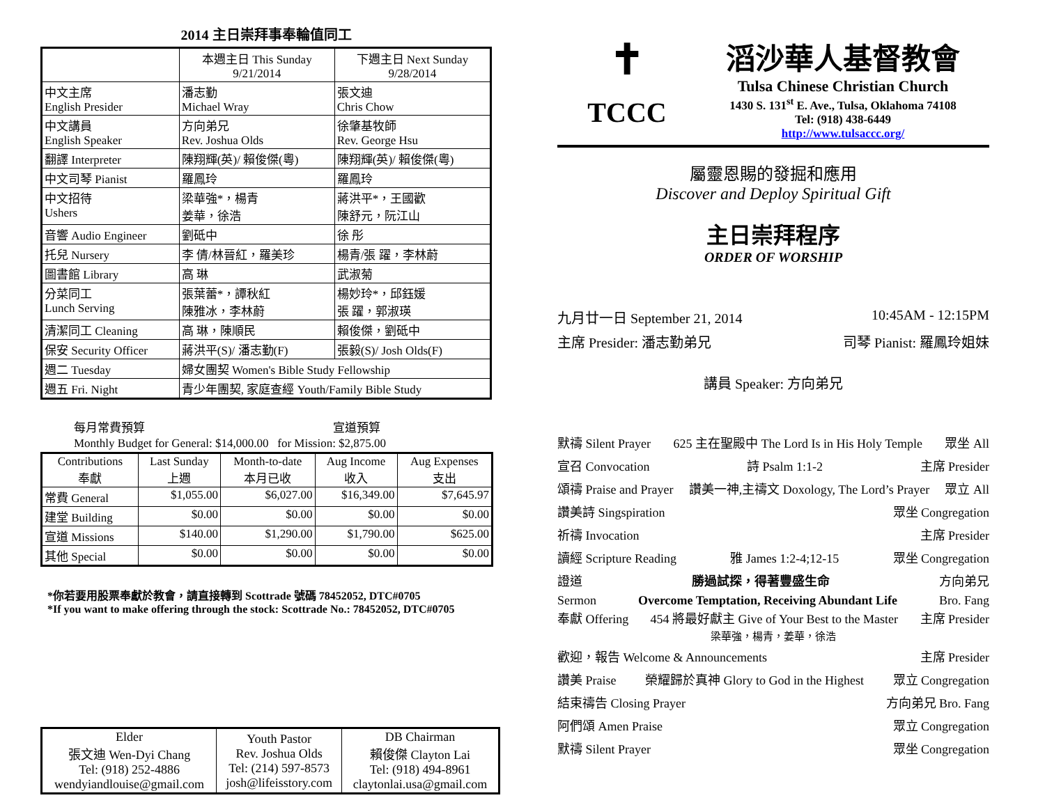2014 主日崇拜事奉輪值同工
| | 本週主日 This Sunday 9/21/2014 | 下週主日 Next Sunday 9/28/2014 |
| --- | --- | --- |
| 中文主席 English Presider | 潘志勤 Michael Wray | 張文迪 Chris Chow |
| 中文講員 English Speaker | 方向弟兄 Rev. Joshua Olds | 徐肇基牧師 Rev. George Hsu |
| 翻譯 Interpreter | 陳翔輝(英)/ 賴俊傑(粵) | 陳翔輝(英)/ 賴俊傑(粵) |
| 中文司琴 Pianist | 羅鳳玲 | 羅鳳玲 |
| 中文招待 Ushers | 梁華強*，楊青 姜華，徐浩 | 蔣洪平*，王國歡 陳舒元，阮江山 |
| 音響 Audio Engineer | 劉砥中 | 徐 彤 |
| 托兒 Nursery | 李 倩/林晉紅，羅美珍 | 楊青/張 躍，李林蔚 |
| 圖書館 Library | 高 琳 | 武淑菊 |
| 分菜同工 Lunch Serving | 張葉蕾*，譚秋紅 陳雅冰，李林蔚 | 楊妙玲*，邱鈺媛 張 躍，郭淑瑛 |
| 清潔同工 Cleaning | 高 琳，陳順民 | 賴俊傑，劉砥中 |
| 保安 Security Officer | 蔣洪平(S)/ 潘志勤(F) | 張毅(S)/ Josh Olds(F) |
| 週二 Tuesday | 婦女團契 Women's Bible Study Fellowship | |
| 週五 Fri. Night | 青少年團契, 家庭查經 Youth/Family Bible Study | |
每月常費預算 宣道預算
Monthly Budget for General: $14,000.00 for Mission: $2,875.00
| Contributions 奉獻 | Last Sunday 上週 | Month-to-date 本月已收 | Aug Income 收入 | Aug Expenses 支出 |
| --- | --- | --- | --- | --- |
| 常費 General | $1,055.00 | $6,027.00 | $16,349.00 | $7,645.97 |
| 建堂 Building | $0.00 | $0.00 | $0.00 | $0.00 |
| 宣道 Missions | $140.00 | $1,290.00 | $1,790.00 | $625.00 |
| 其他 Special | $0.00 | $0.00 | $0.00 | $0.00 |
*你若要用股票奉獻於教會，請直接轉到 Scottrade 號碼 78452052, DTC#0705
*If you want to make offering through the stock: Scottrade No.: 78452052, DTC#0705
| Elder 張文迪 Wen-Dyi Chang Tel: (918) 252-4886 wendyiandlouise@gmail.com | Youth Pastor Rev. Joshua Olds Tel: (214) 597-8573 josh@lifeisstory.com | DB Chairman 賴俊傑 Clayton Lai Tel: (918) 494-8961 claytonlai.usa@gmail.com |
✝
TCCC
滔沙華人基督教會
Tulsa Chinese Christian Church
1430 S. 131<sup>st</sup> E. Ave., Tulsa, Oklahoma 74108
Tel: (918) 438-6449
http://www.tulsaccc.org/
屬靈恩賜的發掘和應用
Discover and Deploy Spiritual Gift
主日崇拜程序
ORDER OF WORSHIP
九月廿一日 September 21, 2014 10:45AM - 12:15PM
主席 Presider: 潘志勤弟兄 司琴 Pianist: 羅鳳玲姐妹
講員 Speaker: 方向弟兄
默禱 Silent Prayer 625 主在聖殿中 The Lord Is in His Holy Temple 眾坐 All
宣召 Convocation 詩 Psalm 1:1-2 主席 Presider
頌禱 Praise and Prayer 讚美一神,主禱文 Doxology, The Lord’s Prayer 眾立 All
讚美詩 Singspiration 眾坐 Congregation
祈禱 Invocation 主席 Presider
讀經 Scripture Reading 雅 James 1:2-4;12-15 眾坐 Congregation
證道 勝過試探，得著豐盛生命 方向弟兄
Sermon Overcome Temptation, Receiving Abundant Life Bro. Fang
奉獻 Offering 454 將最好獻主 Give of Your Best to the Master 主席 Presider
梁華強，楊青，姜華，徐浩
歡迎，報告 Welcome & Announcements 主席 Presider
讚美 Praise 榮耀歸於真神 Glory to God in the Highest 眾立 Congregation
結束禱告 Closing Prayer 方向弟兄 Bro. Fang
阿們頌 Amen Praise 眾立 Congregation
默禱 Silent Prayer 眾坐 Congregation